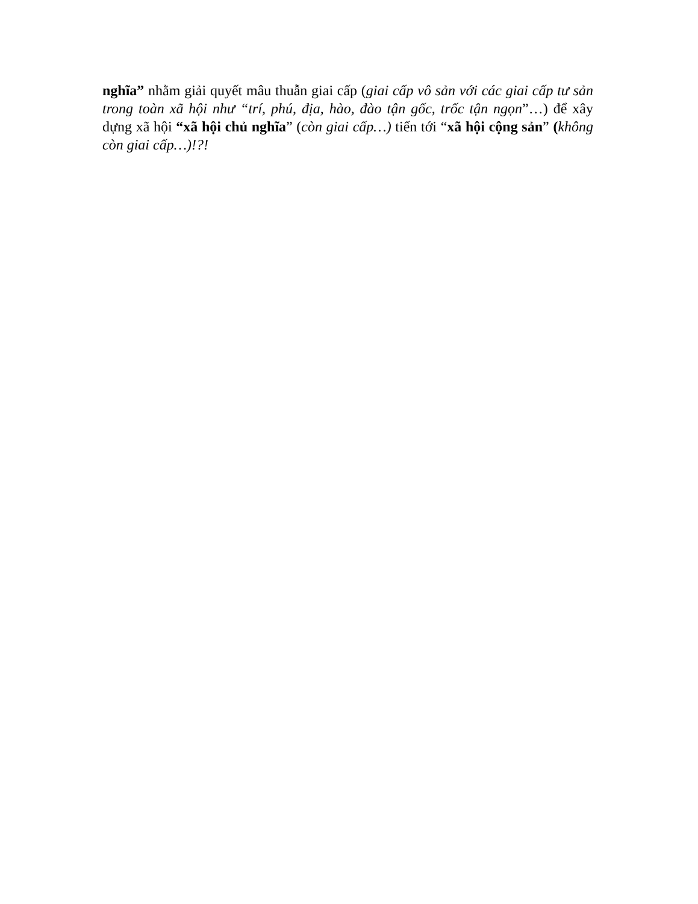nghĩa” nhằm giải quyết mâu thuẫn giai cấp (giai cấp vô sản với các giai cấp tư sản trong toàn xã hội như “trí, phú, địa, hào, đào tận gốc, trốc tận ngọn”…) để xây dựng xã hội “xã hội chủ nghĩa” (còn giai cấp…) tiến tới “xã hội cộng sản” (không còn giai cấp…)!?!